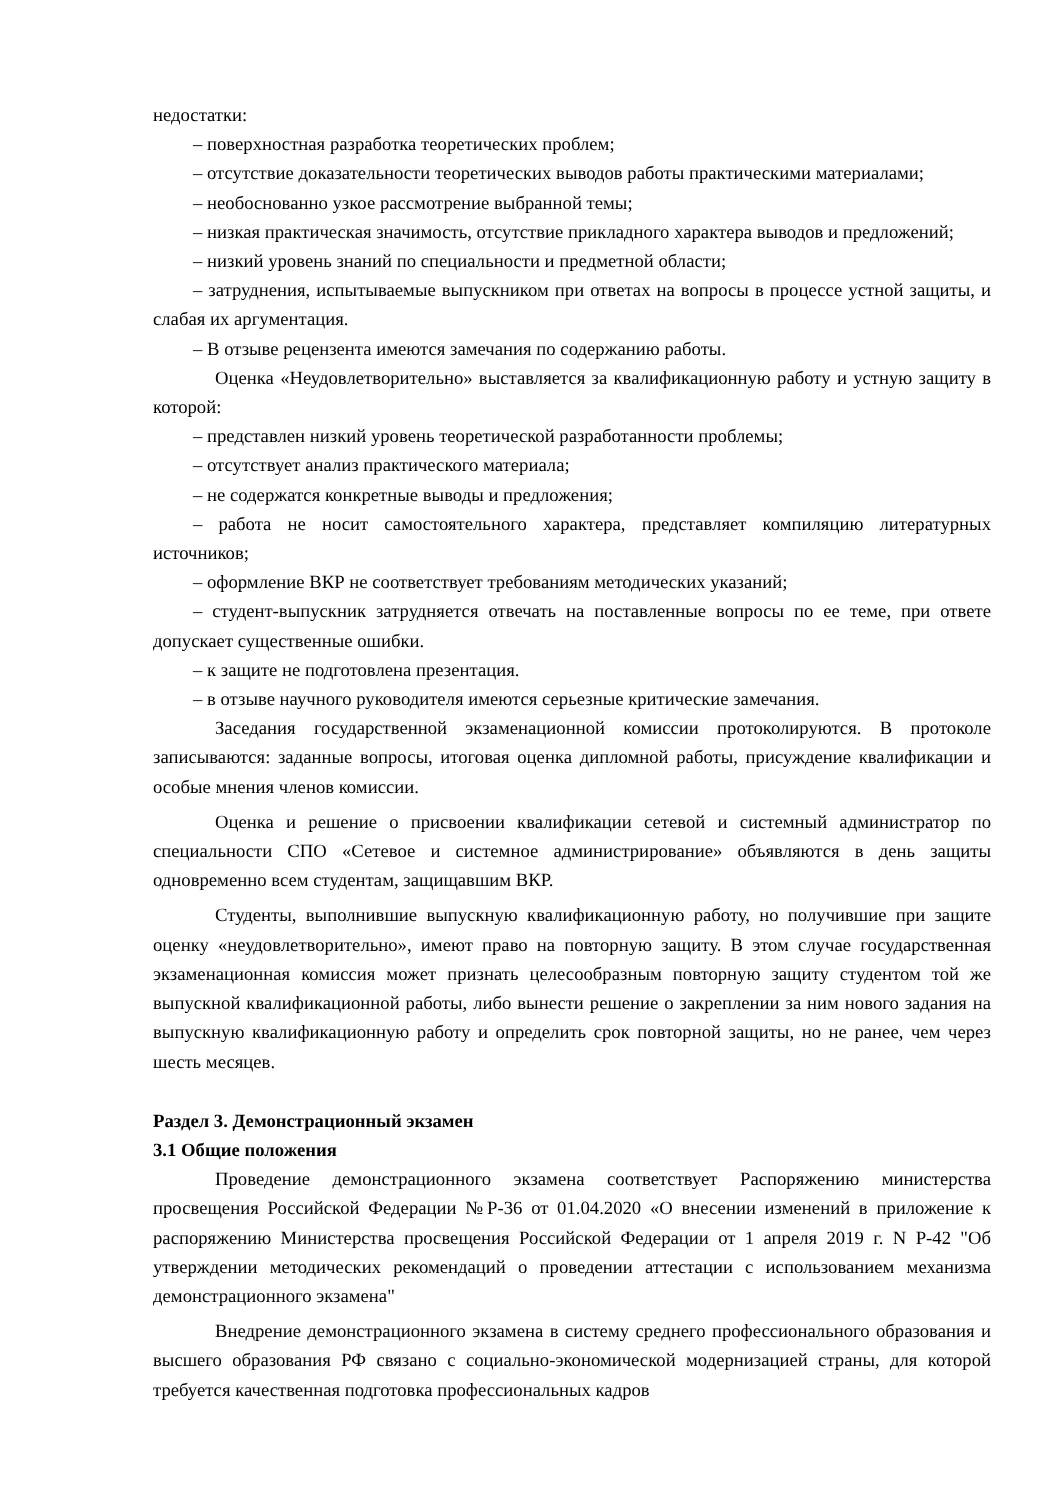недостатки:
– поверхностная разработка теоретических проблем;
– отсутствие доказательности теоретических выводов работы практическими материалами;
– необоснованно узкое рассмотрение выбранной темы;
– низкая практическая значимость, отсутствие прикладного характера выводов и предложений;
– низкий уровень знаний по специальности и предметной области;
– затруднения, испытываемые выпускником при ответах на вопросы в процессе устной защиты, и слабая их аргументация.
– В отзыве рецензента имеются замечания по содержанию работы.
Оценка «Неудовлетворительно» выставляется за квалификационную работу и устную защиту в которой:
– представлен низкий уровень теоретической разработанности проблемы;
– отсутствует анализ практического материала;
– не содержатся конкретные выводы и предложения;
– работа не носит самостоятельного характера, представляет компиляцию литературных источников;
– оформление ВКР не соответствует требованиям методических указаний;
– студент-выпускник затрудняется отвечать на поставленные вопросы по ее теме, при ответе допускает существенные ошибки.
– к защите не подготовлена презентация.
– в отзыве научного руководителя имеются серьезные критические замечания.
Заседания государственной экзаменационной комиссии протоколируются. В протоколе записываются: заданные вопросы, итоговая оценка дипломной работы, присуждение квалификации и особые мнения членов комиссии.
Оценка и решение о присвоении квалификации сетевой и системный администратор по специальности СПО «Сетевое и системное администрирование» объявляются в день защиты одновременно всем студентам, защищавшим ВКР.
Студенты, выполнившие выпускную квалификационную работу, но получившие при защите оценку «неудовлетворительно», имеют право на повторную защиту. В этом случае государственная экзаменационная комиссия может признать целесообразным повторную защиту студентом той же выпускной квалификационной работы, либо вынести решение о закреплении за ним нового задания на выпускную квалификационную работу и определить срок повторной защиты, но не ранее, чем через шесть месяцев.
Раздел 3. Демонстрационный экзамен
3.1 Общие положения
Проведение демонстрационного экзамена соответствует Распоряжению министерства просвещения Российской Федерации №Р-36 от 01.04.2020 «О внесении изменений в приложение к распоряжению Министерства просвещения Российской Федерации от 1 апреля 2019 г. N Р-42 "Об утверждении методических рекомендаций о проведении аттестации с использованием механизма демонстрационного экзамена"
Внедрение демонстрационного экзамена в систему среднего профессионального образования и высшего образования РФ связано с социально-экономической модернизацией страны, для которой требуется качественная подготовка профессиональных кадров